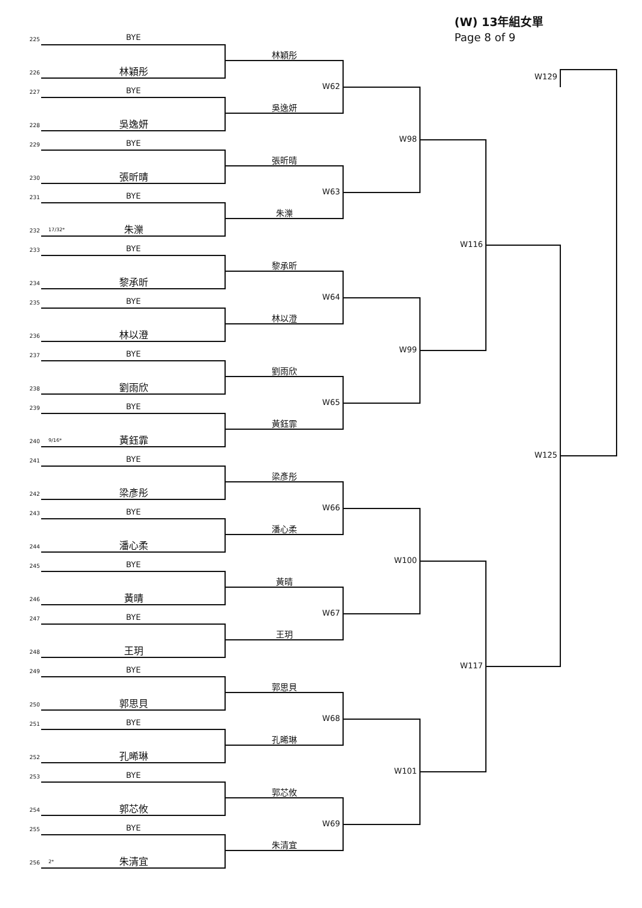(W) 13年組女單
Page 8 of 9
W129
225
BYE
林穎彤
226
林穎彤
W62
227
BYE
吳逸妍
228
吳逸妍
W98
229
BYE
張昕晴
230
張昕晴
W63
231
BYE
朱濼
232
17/32*
朱濼
W116
233
BYE
黎承昕
234
黎承昕
W64
235
BYE
林以澄
236
林以澄
W99
237
BYE
劉雨欣
238
劉雨欣
W65
239
BYE
黃鈺霏
240
9/16*
黃鈺霏
W125
241
BYE
梁彥彤
242
梁彥彤
W66
243
BYE
潘心柔
244
潘心柔
W100
245
BYE
黃晴
246
黃晴
W67
247
BYE
王玥
248
王玥
W117
249
BYE
郭思貝
250
郭思貝
W68
251
BYE
孔晞琳
252
孔晞琳
W101
253
BYE
郭芯攸
254
郭芯攸
W69
255
BYE
朱清宜
256
2*
朱清宜